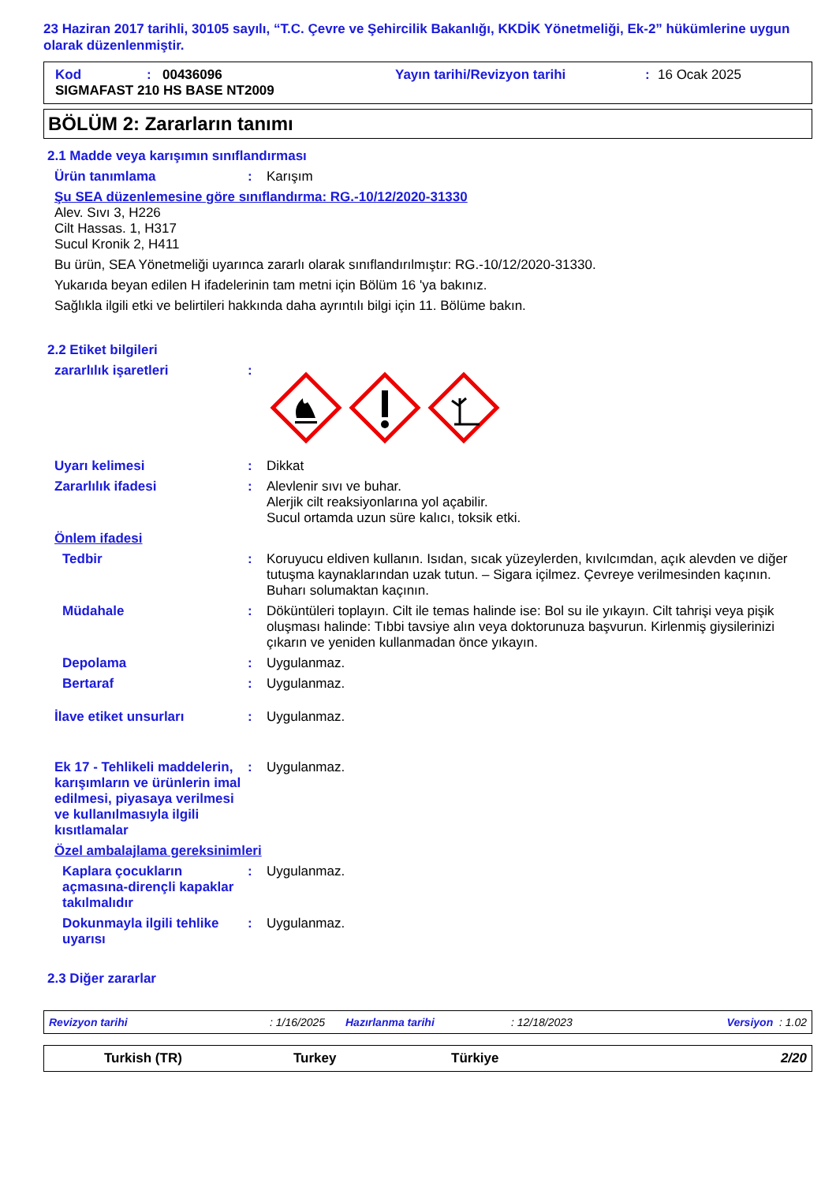23 Haziran 2017 tarihli, 30105 sayılı, “T.C. Çevre ve Şehircilik Bakanlığı, KKDİK Yönetmeliği, Ek-2” hükümlerine uygun olarak düzenlenmiştir.
Kod: 00436096 Yayın tarihi/Revizyon tarihi: 16 Ocak 2025
SIGMAFAST 210 HS BASE NT2009
BÖLÜM 2: Zararların tanımı
2.1 Madde veya karışımın sınıflandırması
Ürün tanımlama: Karışım
Şu SEA düzenlemesine göre sınıflandırma: RG.-10/12/2020-31330
Alev. Sıvı 3, H226
Cilt Hassas. 1, H317
Sucul Kronik 2, H411
Bu ürün, SEA Yönetmeliği uyarınca zararlı olarak sınıflandırılmıştır: RG.-10/12/2020-31330.
Yukarıda beyan edilen H ifadelerinin tam metni için Bölüm 16 'ya bakınız.
Sağlıkla ilgili etki ve belirtileri hakkında daha ayrıntılı bilgi için 11. Bölüme bakın.
2.2 Etiket bilgileri
zararlılık işaretleri:
Uyarı kelimesi: Dikkat
Zararlılık ifadesi: Alevlenir sıvı ve buhar.
Alerjik cilt reaksiyonlarına yol açabilir.
Sucul ortamda uzun süre kalıcı, toksik etki.
Önlem ifadesi
Tedbir: Koruyucu eldiven kullanın. Isıdan, sıcak yüzeylerden, kıvılcımdan, açık alevden ve diğer tutuşma kaynaklarından uzak tutun. – Sigara içilmez. Çevreye verilmesinden kaçının. Buharı solumaktan kaçının.
Müdahale: Döküntüleri toplayın. Cilt ile temas halinde ise: Bol su ile yıkayın. Cilt tahrişi veya pişik oluşması halinde: Tıbbi tavsiye alın veya doktorunuza başvurun. Kirlenmiş giysilerinizi çıkarın ve yeniden kullanmadan önce yıkayın.
Depolama: Uygulanmaz.
Bertaraf: Uygulanmaz.
İlave etiket unsurları: Uygulanmaz.
Ek 17 - Tehlikeli maddelerin, karışımların ve ürünlerin imal edilmesi, piyasaya verilmesi ve kullanılmasıyla ilgili kısıtlamalar: Uygulanmaz.
Özel ambalajlama gereksinimleri
Kaplara çocukların açmasına-dirençli kapaklar takılmalıdır: Uygulanmaz.
Dokunmayla ilgili tehlike uyarısı: Uygulanmaz.
2.3 Diğer zararlar
Revizyon tarihi: 1/16/2025 Hazırlanma tarihi: 12/18/2023 Versiyon : 1.02
Turkish (TR) Turkey Türkiye 2/20